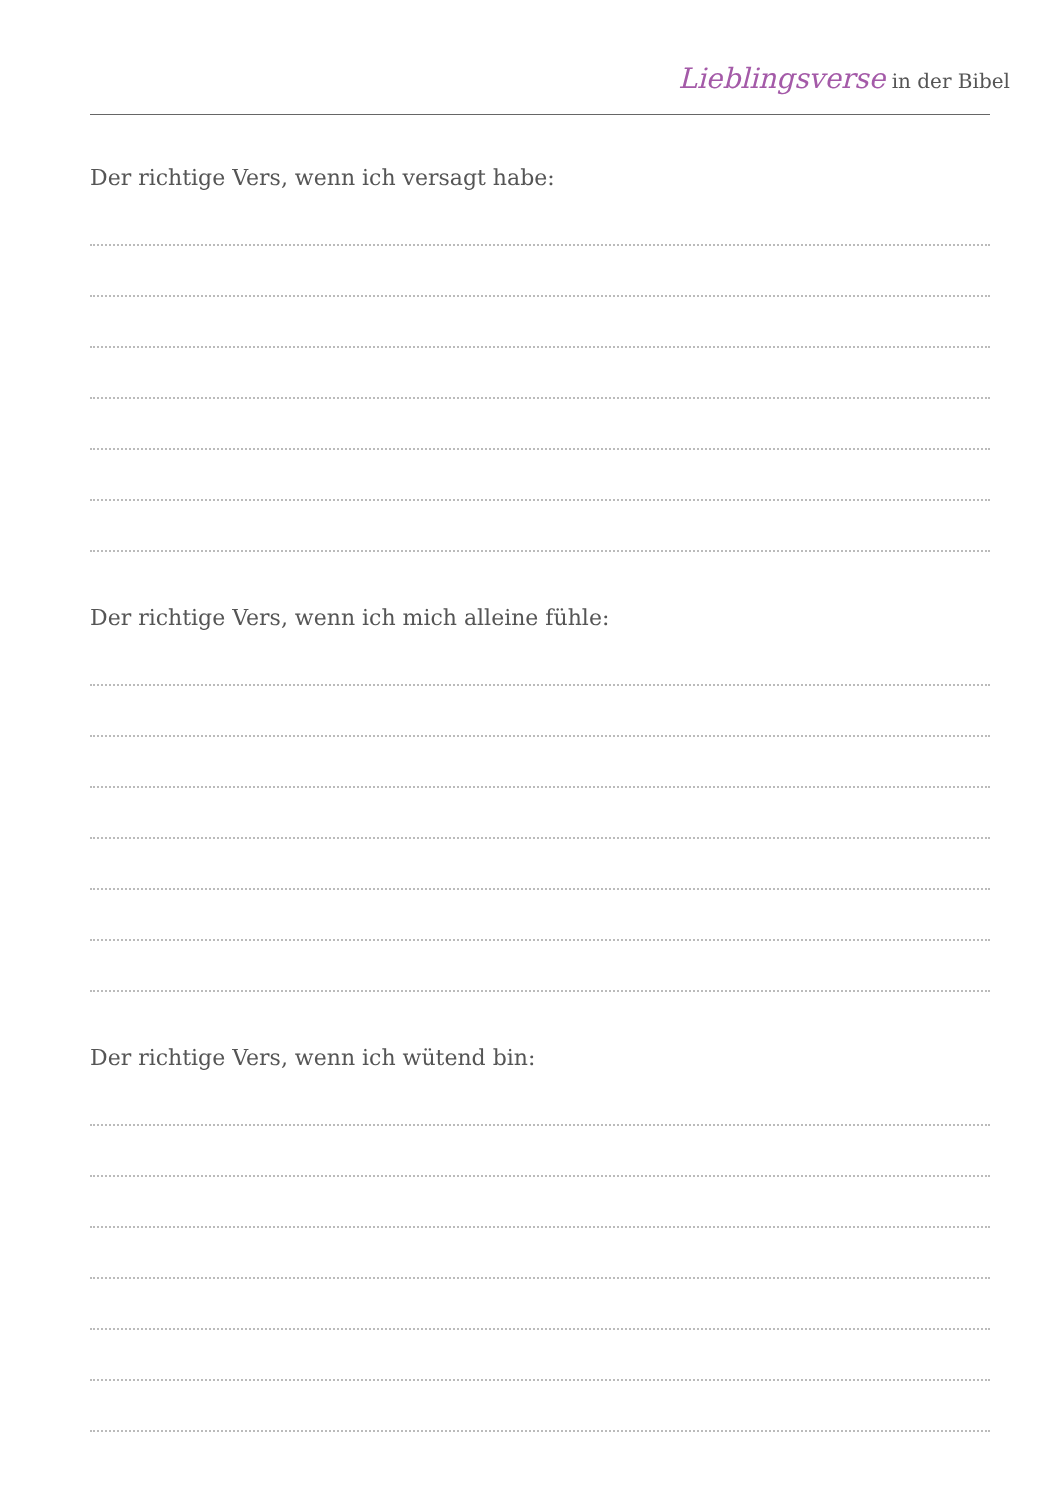Lieblingsverse in der Bibel
Der richtige Vers, wenn ich versagt habe:
Der richtige Vers, wenn ich mich alleine fühle:
Der richtige Vers, wenn ich wütend bin: